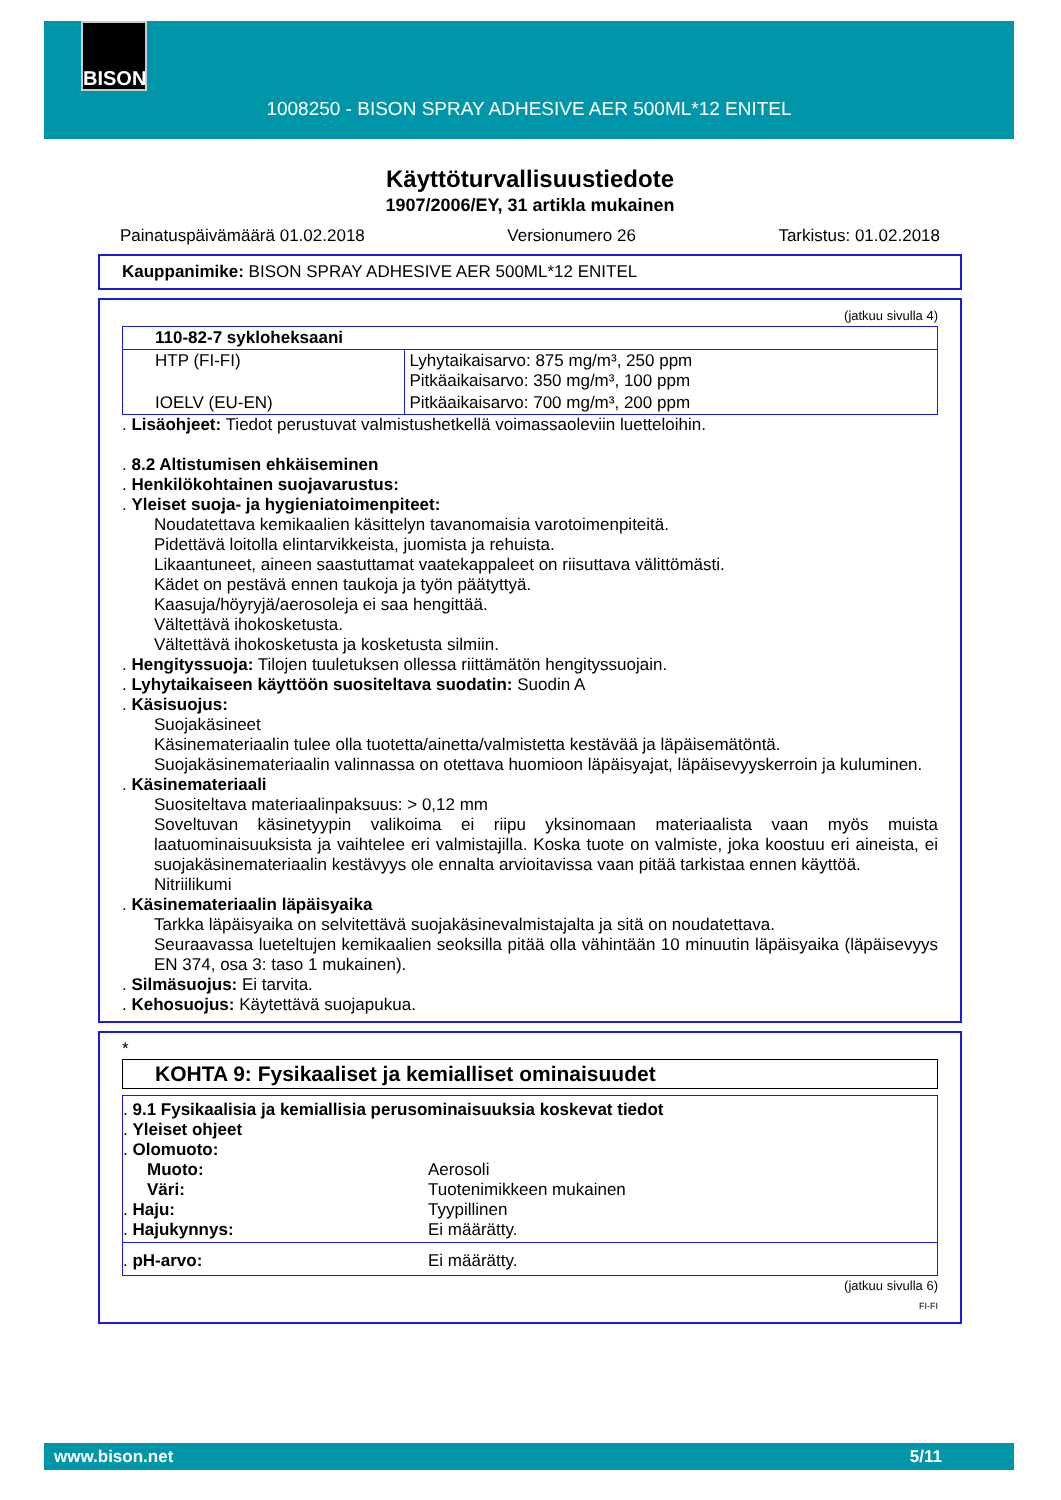BISON
1008250 - BISON SPRAY ADHESIVE AER 500ML*12 ENITEL
Käyttöturvallisuustiedote
1907/2006/EY, 31 artikla mukainen
Painatuspäivämäärä 01.02.2018 Versionumero 26 Tarkistus: 01.02.2018
Kauppanimike: BISON SPRAY ADHESIVE AER 500ML*12 ENITEL
(jatkuu sivulla 4)
| 110-82-7 sykloheksaani | |
| HTP (FI-FI) | Lyhytaikaisarvo: 875 mg/m³, 250 ppm Pitkäaikaisarvo: 350 mg/m³, 100 ppm |
| IOELV (EU-EN) | Pitkäaikaisarvo: 700 mg/m³, 200 ppm |
. Lisäohjeet: Tiedot perustuvat valmistushetkellä voimassaoleviin luetteloihin.
. 8.2 Altistumisen ehkäiseminen
. Henkilökohtainen suojavarustus:
. Yleiset suoja- ja hygieniatoimenpiteet:
Noudatettava kemikaalien käsittelyn tavanomaisia varotoimenpiteitä.
Pidettävä loitolla elintarvikkeista, juomista ja rehuista.
Likaantuneet, aineen saastuttamat vaatekappaleet on riisuttava välittömästi.
Kädet on pestävä ennen taukoja ja työn päätyttyä.
Kaasuja/höyryjä/aerosoleja ei saa hengittää.
Vältettävä ihokosketusta.
Vältettävä ihokosketusta ja kosketusta silmiin.
. Hengityssuoja: Tilojen tuuletuksen ollessa riittämätön hengityssuojain.
. Lyhytaikaiseen käyttöön suositeltava suodatin: Suodin A
. Käsisuojus:
Suojakäsineet
Käsinemateriaalin tulee olla tuotetta/ainetta/valmistetta kestävää ja läpäisemätöntä.
Suojakäsinemateriaalin valinnassa on otettava huomioon läpäisyajat, läpäisevyyskerroin ja kuluminen.
. Käsinemateriaali
Suositeltava materiaalinpaksuus: > 0,12 mm
Soveltuvan käsinetyypin valikoima ei riipu yksinomaan materiaalista vaan myös muista laatuominaisuuksista ja vaihtelee eri valmistajilla. Koska tuote on valmiste, joka koostuu eri aineista, ei suojakäsinemateriaalin kestävyys ole ennalta arvioitavissa vaan pitää tarkistaa ennen käyttöä.
Nitriilikumi
. Käsinemateriaalin läpäisyaika
Tarkka läpäisyaika on selvitettävä suojakäsinevalmistajalta ja sitä on noudatettava.
Seuraavassa lueteltujen kemikaalien seoksilla pitää olla vähintään 10 minuutin läpäisyaika (läpäisevyys EN 374, osa 3: taso 1 mukainen).
. Silmäsuojus: Ei tarvita.
. Kehosuojus: Käytettävä suojapukua.
*
KOHTA 9: Fysikaaliset ja kemialliset ominaisuudet
. 9.1 Fysikaalisia ja kemiallisia perusominaisuuksia koskevat tiedot
. Yleiset ohjeet
. Olomuoto:
Muoto: Aerosoli
Väri: Tuotenimikkeen mukainen
. Haju: Tyypillinen
. Hajukynnys: Ei määrätty.
. pH-arvo: Ei määrätty.
(jatkuu sivulla 6)
FI-FI
www.bison.net 5/11